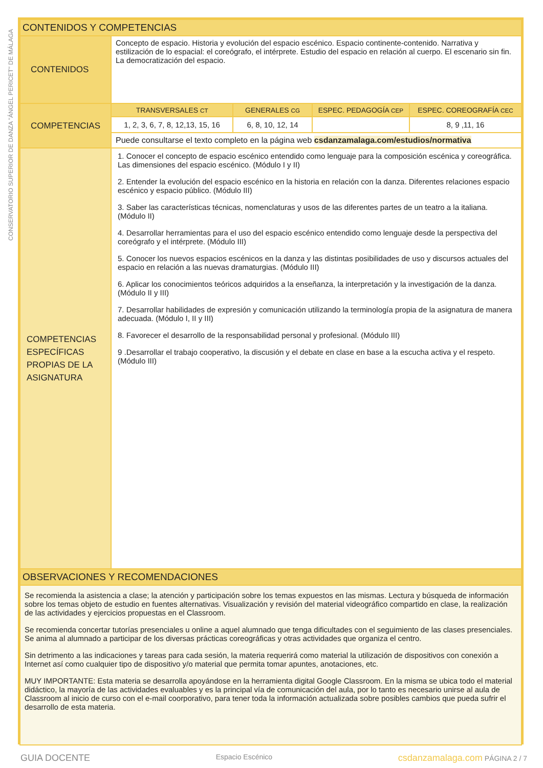CONSERVATORIO SUPERIOR DE DANZA "ÁNGEL PERICET" DE MÁLAGA
| CONTENIDOS Y COMPETENCIAS | | | | |
| --- | --- | --- | --- | --- |
| CONTENIDOS | Concepto de espacio. Historia y evolución del espacio escénico. Espacio continente-contenido. Narrativa y estilización de lo espacial: el coreógrafo, el intérprete. Estudio del espacio en relación al cuerpo. El escenario sin fin. La democratización del espacio. | | | |
| COMPETENCIAS | TRANSVERSALES CT | GENERALES CG | ESPEC. PEDAGOGÍA CEP | ESPEC. COREOGRAFÍA CEC |
| | 1, 2, 3, 6, 7, 8, 12,13, 15, 16 | 6, 8, 10, 12, 14 | | 8, 9 ,11, 16 |
| | Puede consultarse el texto completo en la página web csdanzamalaga.com/estudios/normativa | | | |
| COMPETENCIAS ESPECÍFICAS PROPIAS DE LA ASIGNATURA | 1. Conocer el concepto de espacio escénico entendido como lenguaje para la composición escénica y coreográfica. Las dimensiones del espacio escénico. (Módulo I y II) 2. Entender la evolución del espacio escénico en la historia en relación con la danza. Diferentes relaciones espacio escénico y espacio público. (Módulo III) 3. Saber las características técnicas, nomenclaturas y usos de las diferentes partes de un teatro a la italiana. (Módulo II) 4. Desarrollar herramientas para el uso del espacio escénico entendido como lenguaje desde la perspectiva del coreógrafo y el intérprete. (Módulo III) 5. Conocer los nuevos espacios escénicos en la danza y las distintas posibilidades de uso y discursos actuales del espacio en relación a las nuevas dramaturgias. (Módulo III) 6. Aplicar los conocimientos teóricos adquiridos a la enseñanza, la interpretación y la investigación de la danza. (Módulo II y III) 7. Desarrollar habilidades de expresión y comunicación utilizando la terminología propia de la asignatura de manera adecuada. (Módulo I, II y III) 8. Favorecer el desarrollo de la responsabilidad personal y profesional. (Módulo III) 9 .Desarrollar el trabajo cooperativo, la discusión y el debate en clase en base a la escucha activa y el respeto. (Módulo III) | | | |
| OBSERVACIONES Y RECOMENDACIONES | | | | |
| Se recomienda la asistencia a clase; la atención y participación sobre los temas expuestos en las mismas. Lectura y búsqueda de información sobre los temas objeto de estudio en fuentes alternativas. Visualización y revisión del material videográfico compartido en clase, la realización de las actividades y ejercicios propuestas en el Classroom. Se recomienda concertar tutorías presenciales u online a aquel alumnado que tenga dificultades con el seguimiento de las clases presenciales. Se anima al alumnado a participar de los diversas prácticas coreográficas y otras actividades que organiza el centro. Sin detrimento a las indicaciones y tareas para cada sesión, la materia requerirá como material la utilización de dispositivos con conexión a Internet así como cualquier tipo de dispositivo y/o material que permita tomar apuntes, anotaciones, etc. MUY IMPORTANTE: Esta materia se desarrolla apoyándose en la herramienta digital Google Classroom. En la misma se ubica todo el material didáctico, la mayoría de las actividades evaluables y es la principal vía de comunicación del aula, por lo tanto es necesario unirse al aula de Classroom al inicio de curso con el e-mail coorporativo, para tener toda la información actualizada sobre posibles cambios que pueda sufrir el desarrollo de esta materia. | | | | |
GUIA DOCENTE Espacio Escénico csdanzamalaga.com PÁGINA 2 / 7